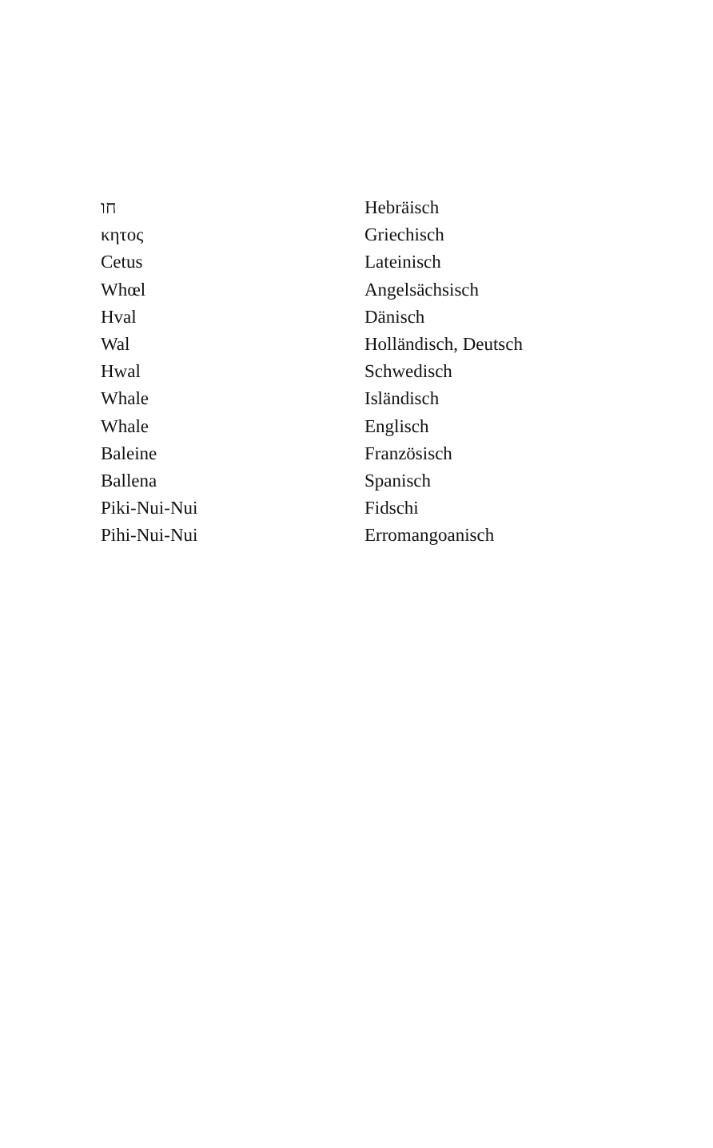| חו | Hebräisch |
| κητος | Griechisch |
| Cetus | Lateinisch |
| Whœl | Angelsächsisch |
| Hval | Dänisch |
| Wal | Holländisch, Deutsch |
| Hwal | Schwedisch |
| Whale | Isländisch |
| Whale | Englisch |
| Baleine | Französisch |
| Ballena | Spanisch |
| Piki-Nui-Nui | Fidschi |
| Pihi-Nui-Nui | Erromangoanisch |